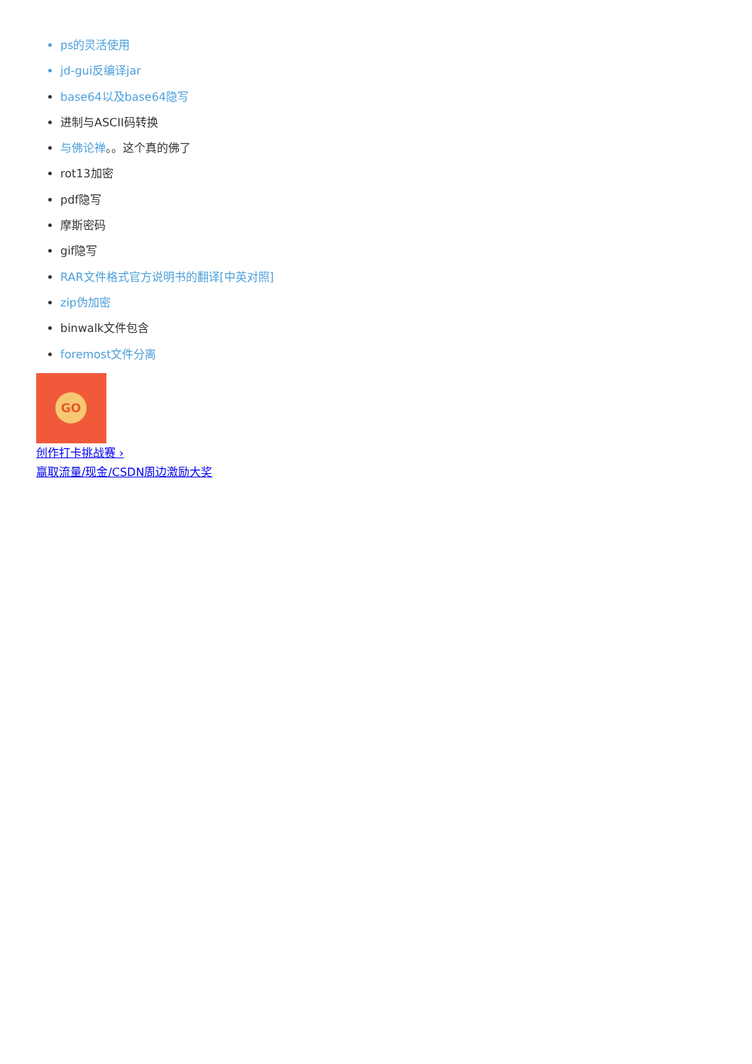ps的灵活使用
jd-gui反编译jar
base64以及base64隐写
进制与ASCII码转换
与佛论禅。。这个真的佛了
rot13加密
pdf隐写
摩斯密码
gif隐写
RAR文件格式官方说明书的翻译[中英对照]
zip伪加密
binwalk文件包含
foremost文件分离
GO
创作打卡挑战赛 ›
赢取流量/现金/CSDN周边激励大奖